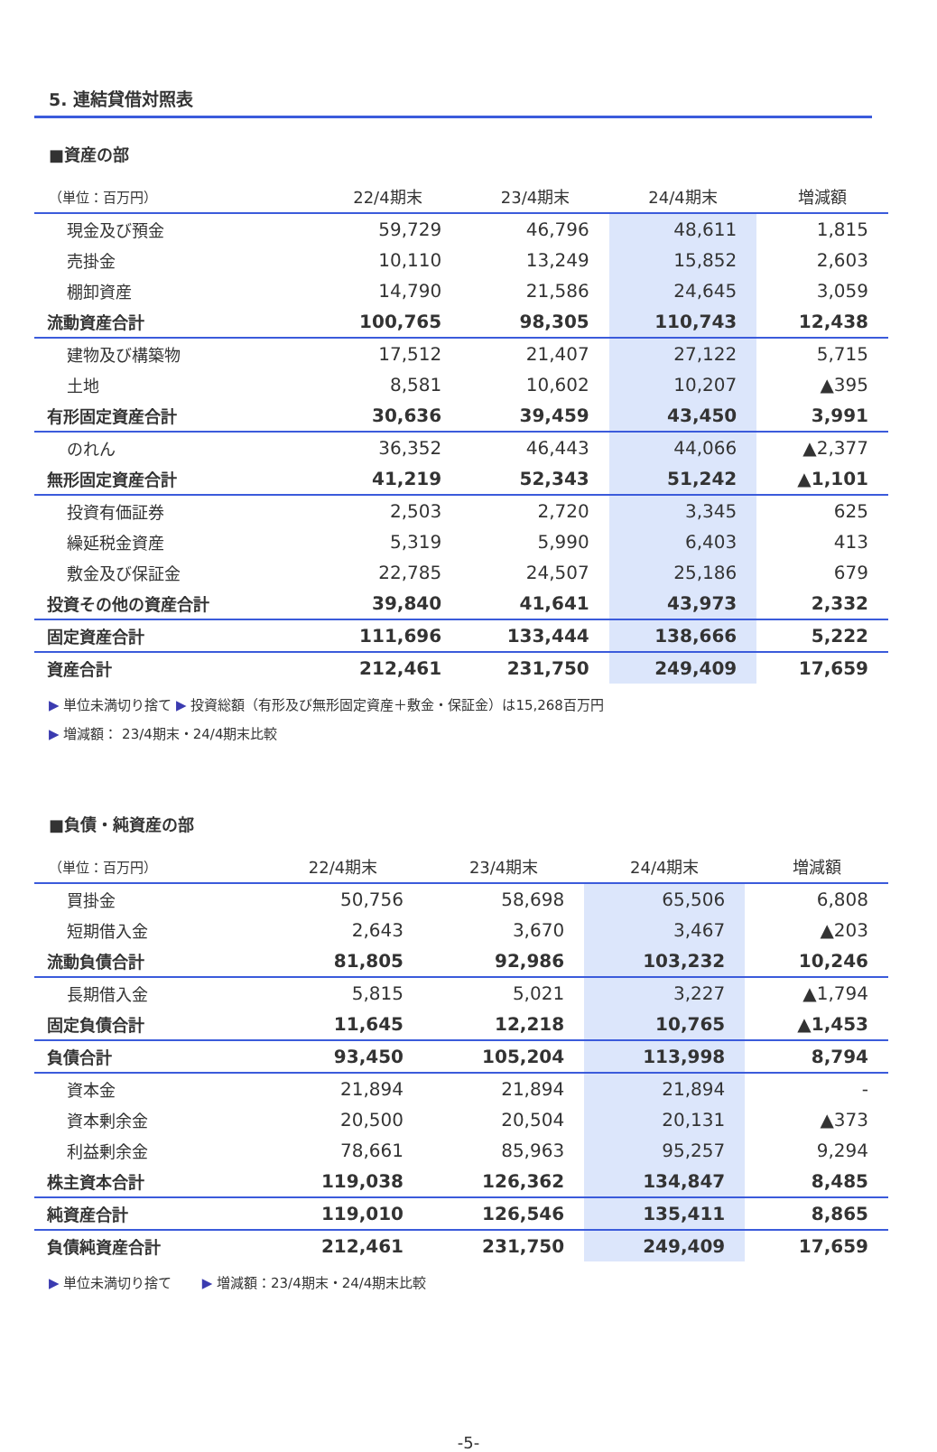5. 連結貸借対照表
■資産の部
| （単位：百万円） | 22/4期末 | 23/4期末 | 24/4期末 | 増減額 |
| --- | --- | --- | --- | --- |
| 現金及び預金 | 59,729 | 46,796 | 48,611 | 1,815 |
| 売掛金 | 10,110 | 13,249 | 15,852 | 2,603 |
| 棚卸資産 | 14,790 | 21,586 | 24,645 | 3,059 |
| 流動資産合計 | 100,765 | 98,305 | 110,743 | 12,438 |
| 建物及び構築物 | 17,512 | 21,407 | 27,122 | 5,715 |
| 土地 | 8,581 | 10,602 | 10,207 | ▲395 |
| 有形固定資産合計 | 30,636 | 39,459 | 43,450 | 3,991 |
| のれん | 36,352 | 46,443 | 44,066 | ▲2,377 |
| 無形固定資産合計 | 41,219 | 52,343 | 51,242 | ▲1,101 |
| 投資有価証券 | 2,503 | 2,720 | 3,345 | 625 |
| 繰延税金資産 | 5,319 | 5,990 | 6,403 | 413 |
| 敷金及び保証金 | 22,785 | 24,507 | 25,186 | 679 |
| 投資その他の資産合計 | 39,840 | 41,641 | 43,973 | 2,332 |
| 固定資産合計 | 111,696 | 133,444 | 138,666 | 5,222 |
| 資産合計 | 212,461 | 231,750 | 249,409 | 17,659 |
▶ 単位未満切り捨て ▶ 投資総額（有形及び無形固定資産＋敷金・保証金）は15,268百万円
▶ 増減額： 23/4期末・24/4期末比較
■負債・純資産の部
| （単位：百万円） | 22/4期末 | 23/4期末 | 24/4期末 | 増減額 |
| --- | --- | --- | --- | --- |
| 買掛金 | 50,756 | 58,698 | 65,506 | 6,808 |
| 短期借入金 | 2,643 | 3,670 | 3,467 | ▲203 |
| 流動負債合計 | 81,805 | 92,986 | 103,232 | 10,246 |
| 長期借入金 | 5,815 | 5,021 | 3,227 | ▲1,794 |
| 固定負債合計 | 11,645 | 12,218 | 10,765 | ▲1,453 |
| 負債合計 | 93,450 | 105,204 | 113,998 | 8,794 |
| 資本金 | 21,894 | 21,894 | 21,894 | - |
| 資本剰余金 | 20,500 | 20,504 | 20,131 | ▲373 |
| 利益剰余金 | 78,661 | 85,963 | 95,257 | 9,294 |
| 株主資本合計 | 119,038 | 126,362 | 134,847 | 8,485 |
| 純資産合計 | 119,010 | 126,546 | 135,411 | 8,865 |
| 負債純資産合計 | 212,461 | 231,750 | 249,409 | 17,659 |
▶ 単位未満切り捨て ▶ 増減額：23/4期末・24/4期末比較
-5-